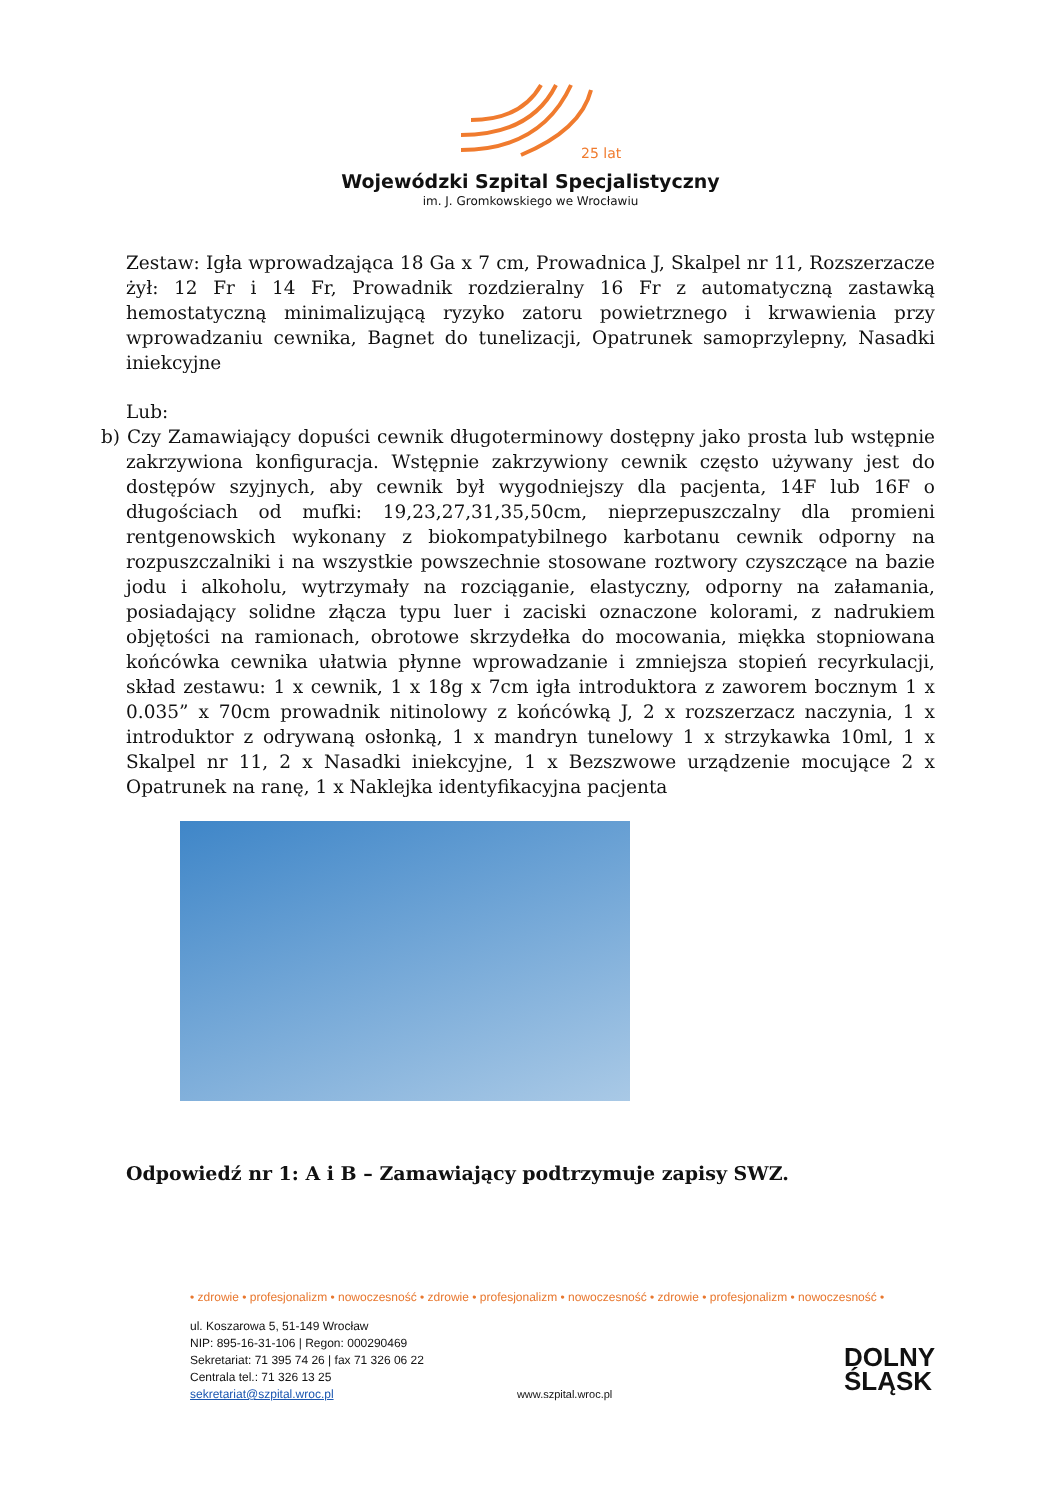25 lat
Wojewódzki Szpital Specjalistyczny
im. J. Gromkowskiego we Wrocławiu
Zestaw: Igła wprowadzająca 18 Ga x 7 cm, Prowadnica J, Skalpel nr 11, Rozszerzacze żył: 12 Fr i 14 Fr, Prowadnik rozdzieralny 16 Fr z automatyczną zastawką hemostatyczną minimalizującą ryzyko zatoru powietrznego i krwawienia przy wprowadzaniu cewnika, Bagnet do tunelizacji, Opatrunek samoprzylepny, Nasadki iniekcyjne
Lub:
b) Czy Zamawiający dopuści cewnik długoterminowy dostępny jako prosta lub wstępnie zakrzywiona konfiguracja. Wstępnie zakrzywiony cewnik często używany jest do dostępów szyjnych, aby cewnik był wygodniejszy dla pacjenta, 14F lub 16F o długościach od mufki: 19,23,27,31,35,50cm, nieprzepuszczalny dla promieni rentgenowskich wykonany z biokompatybilnego karbotanu cewnik odporny na rozpuszczalniki i na wszystkie powszechnie stosowane roztwory czyszczące na bazie jodu i alkoholu, wytrzymały na rozciąganie, elastyczny, odporny na załamania, posiadający solidne złącza typu luer i zaciski oznaczone kolorami, z nadrukiem objętości na ramionach, obrotowe skrzydełka do mocowania, miękka stopniowana końcówka cewnika ułatwia płynne wprowadzanie i zmniejsza stopień recyrkulacji, skład zestawu: 1 x cewnik, 1 x 18g x 7cm igła introduktora z zaworem bocznym 1 x 0.035” x 70cm prowadnik nitinolowy z końcówką J, 2 x rozszerzacz naczynia, 1 x introduktor z odrywaną osłonką, 1 x mandryn tunelowy 1 x strzykawka 10ml, 1 x Skalpel nr 11, 2 x Nasadki iniekcyjne, 1 x Bezszwowe urządzenie mocujące 2 x Opatrunek na ranę, 1 x Naklejka identyfikacyjna pacjenta
Odpowiedź nr 1: A i B – Zamawiający podtrzymuje zapisy SWZ.
• zdrowie • profesjonalizm • nowoczesność • zdrowie • profesjonalizm • nowoczesność • zdrowie • profesjonalizm • nowoczesność •
ul. Koszarowa 5, 51-149 Wrocław
NIP: 895-16-31-106 | Regon: 000290469
Sekretariat: 71 395 74 26 | fax 71 326 06 22
Centrala tel.: 71 326 13 25
sekretariat@szpital.wroc.pl www.szpital.wroc.pl
DOLNY
ŚLĄSK